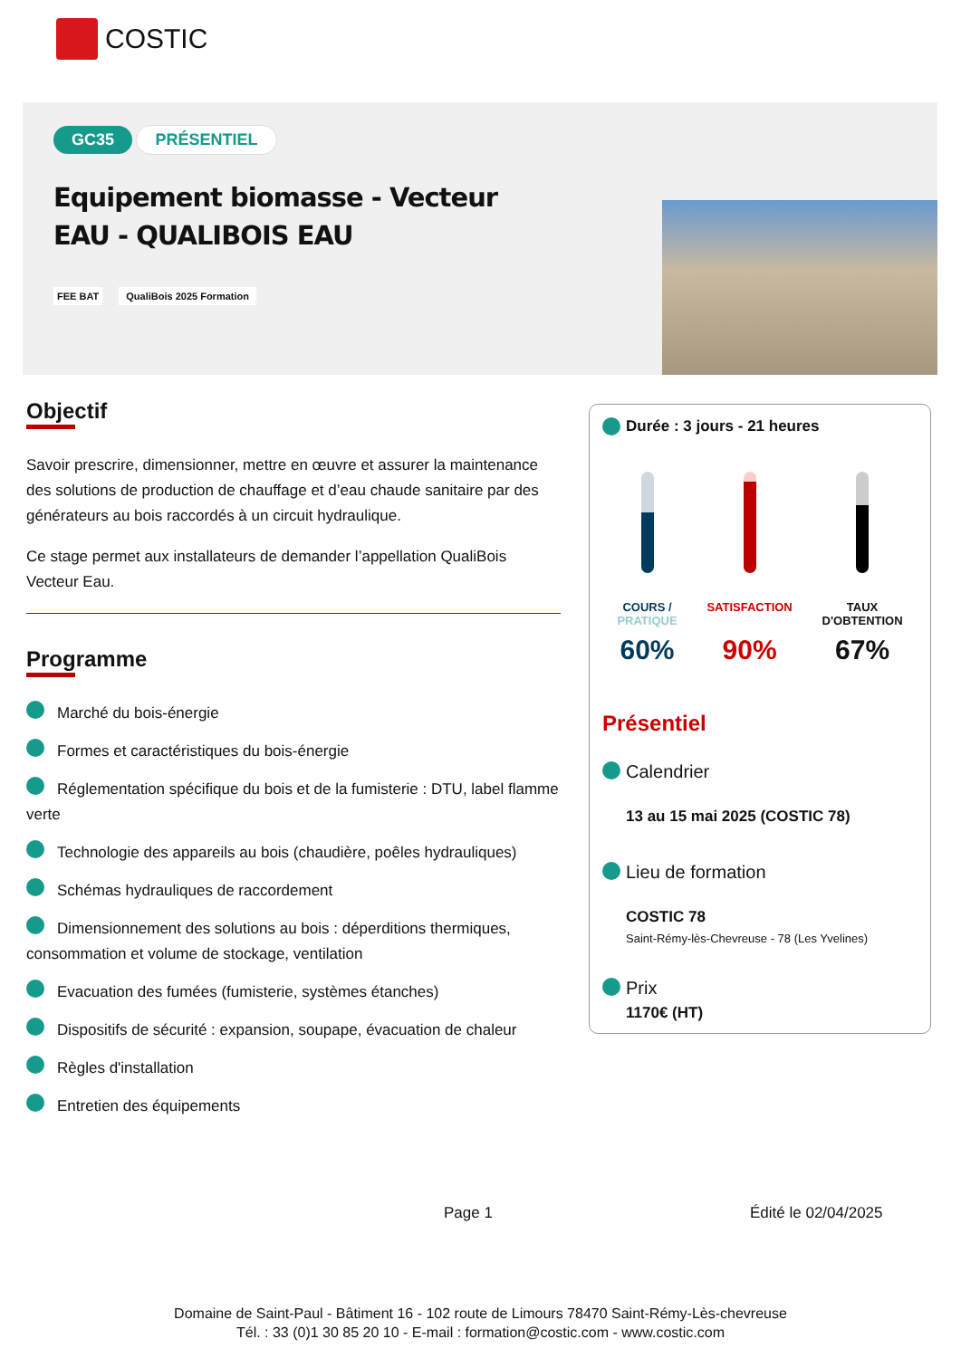COSTIC
GC35 PRÉSENTIEL
Equipement biomasse - Vecteur EAU - QUALIBOIS EAU
FEE BAT QualiBois 2025 Formation
Objectif
Savoir prescrire, dimensionner, mettre en œuvre et assurer la maintenance des solutions de production de chauffage et d’eau chaude sanitaire par des générateurs au bois raccordés à un circuit hydraulique.
Ce stage permet aux installateurs de demander l’appellation QualiBois Vecteur Eau.
Programme
Marché du bois-énergie
Formes et caractéristiques du bois-énergie
Réglementation spécifique du bois et de la fumisterie : DTU, label flamme verte
Technologie des appareils au bois (chaudière, poêles hydrauliques)
Schémas hydrauliques de raccordement
Dimensionnement des solutions au bois : déperditions thermiques, consommation et volume de stockage, ventilation
Evacuation des fumées (fumisterie, systèmes étanches)
Dispositifs de sécurité : expansion, soupape, évacuation de chaleur
Règles d'installation
Entretien des équipements
Durée : 3 jours - 21 heures
COURS /
PRATIQUE
60%
SATISFACTION
90%
TAUX
D'OBTENTION
67%
Présentiel
Calendrier
13 au 15 mai 2025 (COSTIC 78)
Lieu de formation
COSTIC 78
Saint-Rémy-lès-Chevreuse - 78 (Les Yvelines)
Prix
1170€ (HT)
Page 1 Édité le 02/04/2025
Domaine de Saint-Paul - Bâtiment 16 - 102 route de Limours 78470 Saint-Rémy-Lès-chevreuse
Tél. : 33 (0)1 30 85 20 10 - E-mail : formation@costic.com - www.costic.com